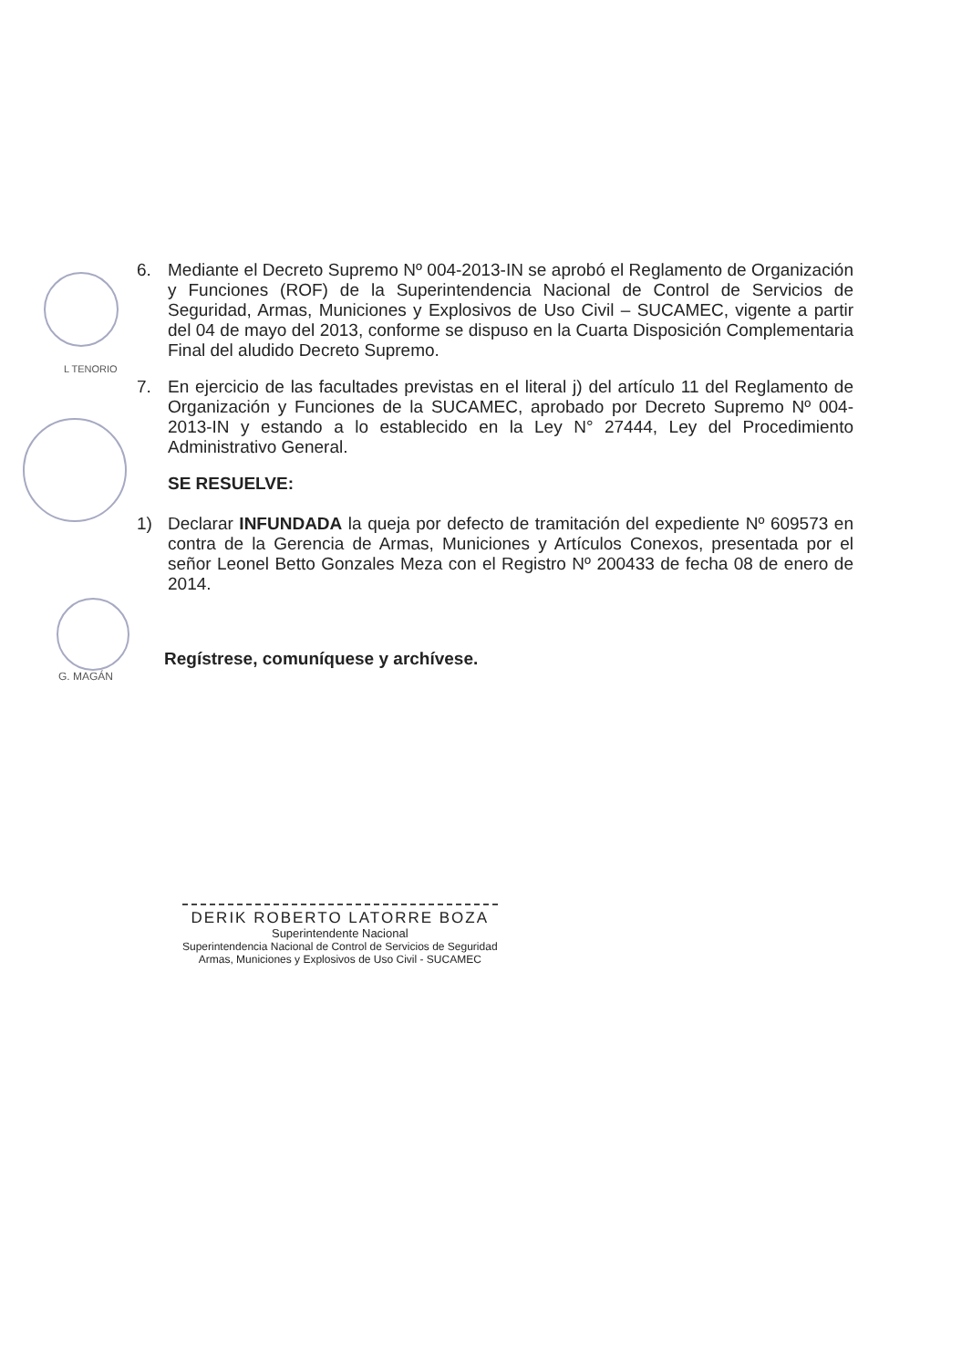L TENORIO
G. MAGÁN
6. Mediante el Decreto Supremo Nº 004-2013-IN se aprobó el Reglamento de Organización y Funciones (ROF) de la Superintendencia Nacional de Control de Servicios de Seguridad, Armas, Municiones y Explosivos de Uso Civil – SUCAMEC, vigente a partir del 04 de mayo del 2013, conforme se dispuso en la Cuarta Disposición Complementaria Final del aludido Decreto Supremo.
7. En ejercicio de las facultades previstas en el literal j) del artículo 11 del Reglamento de Organización y Funciones de la SUCAMEC, aprobado por Decreto Supremo Nº 004-2013-IN y estando a lo establecido en la Ley N° 27444, Ley del Procedimiento Administrativo General.
SE RESUELVE:
1) Declarar INFUNDADA la queja por defecto de tramitación del expediente Nº 609573 en contra de la Gerencia de Armas, Municiones y Artículos Conexos, presentada por el señor Leonel Betto Gonzales Meza con el Registro Nº 200433 de fecha 08 de enero de 2014.
Regístrese, comuníquese y archívese.
DERIK ROBERTO LATORRE BOZA
Superintendente Nacional
Superintendencia Nacional de Control de Servicios de Seguridad
Armas, Municiones y Explosivos de Uso Civil - SUCAMEC